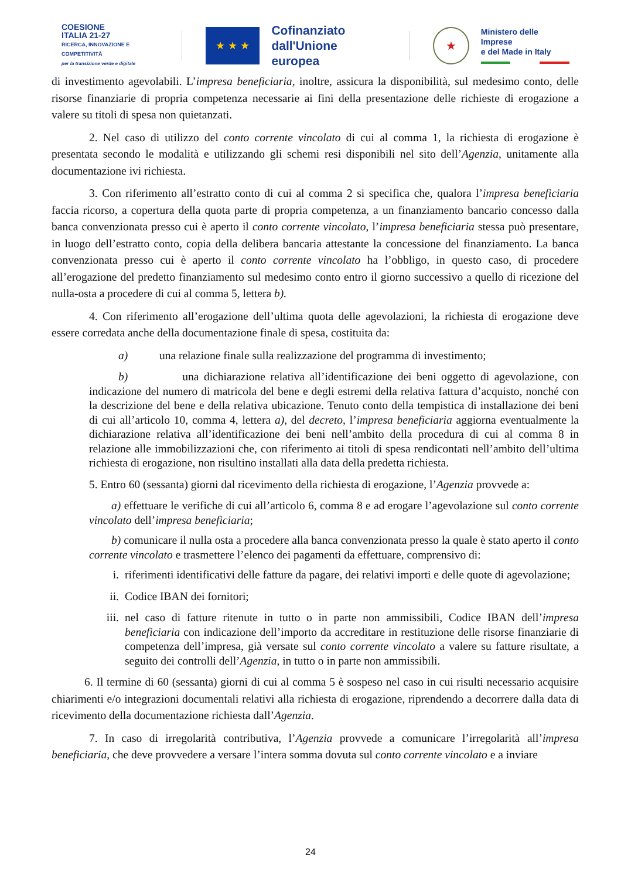COESIONE
ITALIA 21-27
RICERCA, INNOVAZIONE E COMPETITIVITÀ
per la transizione verde e digitale
★ ★ ★
Cofinanziato
dall'Unione europea
★
Ministero delle Imprese
e del Made in Italy
di investimento agevolabili. L’impresa beneficiaria, inoltre, assicura la disponibilità, sul medesimo conto, delle risorse finanziarie di propria competenza necessarie ai fini della presentazione delle richieste di erogazione a valere su titoli di spesa non quietanzati.
2. Nel caso di utilizzo del conto corrente vincolato di cui al comma 1, la richiesta di erogazione è presentata secondo le modalità e utilizzando gli schemi resi disponibili nel sito dell’Agenzia, unitamente alla documentazione ivi richiesta.
3. Con riferimento all’estratto conto di cui al comma 2 si specifica che, qualora l’impresa beneficiaria faccia ricorso, a copertura della quota parte di propria competenza, a un finanziamento bancario concesso dalla banca convenzionata presso cui è aperto il conto corrente vincolato, l’impresa beneficiaria stessa può presentare, in luogo dell’estratto conto, copia della delibera bancaria attestante la concessione del finanziamento. La banca convenzionata presso cui è aperto il conto corrente vincolato ha l’obbligo, in questo caso, di procedere all’erogazione del predetto finanziamento sul medesimo conto entro il giorno successivo a quello di ricezione del nulla-osta a procedere di cui al comma 5, lettera b).
4. Con riferimento all’erogazione dell’ultima quota delle agevolazioni, la richiesta di erogazione deve essere corredata anche della documentazione finale di spesa, costituita da:
a) una relazione finale sulla realizzazione del programma di investimento;
b) una dichiarazione relativa all’identificazione dei beni oggetto di agevolazione, con indicazione del numero di matricola del bene e degli estremi della relativa fattura d’acquisto, nonché con la descrizione del bene e della relativa ubicazione. Tenuto conto della tempistica di installazione dei beni di cui all’articolo 10, comma 4, lettera a), del decreto, l’impresa beneficiaria aggiorna eventualmente la dichiarazione relativa all’identificazione dei beni nell’ambito della procedura di cui al comma 8 in relazione alle immobilizzazioni che, con riferimento ai titoli di spesa rendicontati nell’ambito dell’ultima richiesta di erogazione, non risultino installati alla data della predetta richiesta.
5. Entro 60 (sessanta) giorni dal ricevimento della richiesta di erogazione, l’Agenzia provvede a:
a) effettuare le verifiche di cui all’articolo 6, comma 8 e ad erogare l’agevolazione sul conto corrente vincolato dell’impresa beneficiaria;
b) comunicare il nulla osta a procedere alla banca convenzionata presso la quale è stato aperto il conto corrente vincolato e trasmettere l’elenco dei pagamenti da effettuare, comprensivo di:
i. riferimenti identificativi delle fatture da pagare, dei relativi importi e delle quote di agevolazione;
ii. Codice IBAN dei fornitori;
iii. nel caso di fatture ritenute in tutto o in parte non ammissibili, Codice IBAN dell’impresa beneficiaria con indicazione dell’importo da accreditare in restituzione delle risorse finanziarie di competenza dell’impresa, già versate sul conto corrente vincolato a valere su fatture risultate, a seguito dei controlli dell’Agenzia, in tutto o in parte non ammissibili.
6. Il termine di 60 (sessanta) giorni di cui al comma 5 è sospeso nel caso in cui risulti necessario acquisire chiarimenti e/o integrazioni documentali relativi alla richiesta di erogazione, riprendendo a decorrere dalla data di ricevimento della documentazione richiesta dall’Agenzia.
7. In caso di irregolarità contributiva, l’Agenzia provvede a comunicare l’irregolarità all’impresa beneficiaria, che deve provvedere a versare l’intera somma dovuta sul conto corrente vincolato e a inviare
24